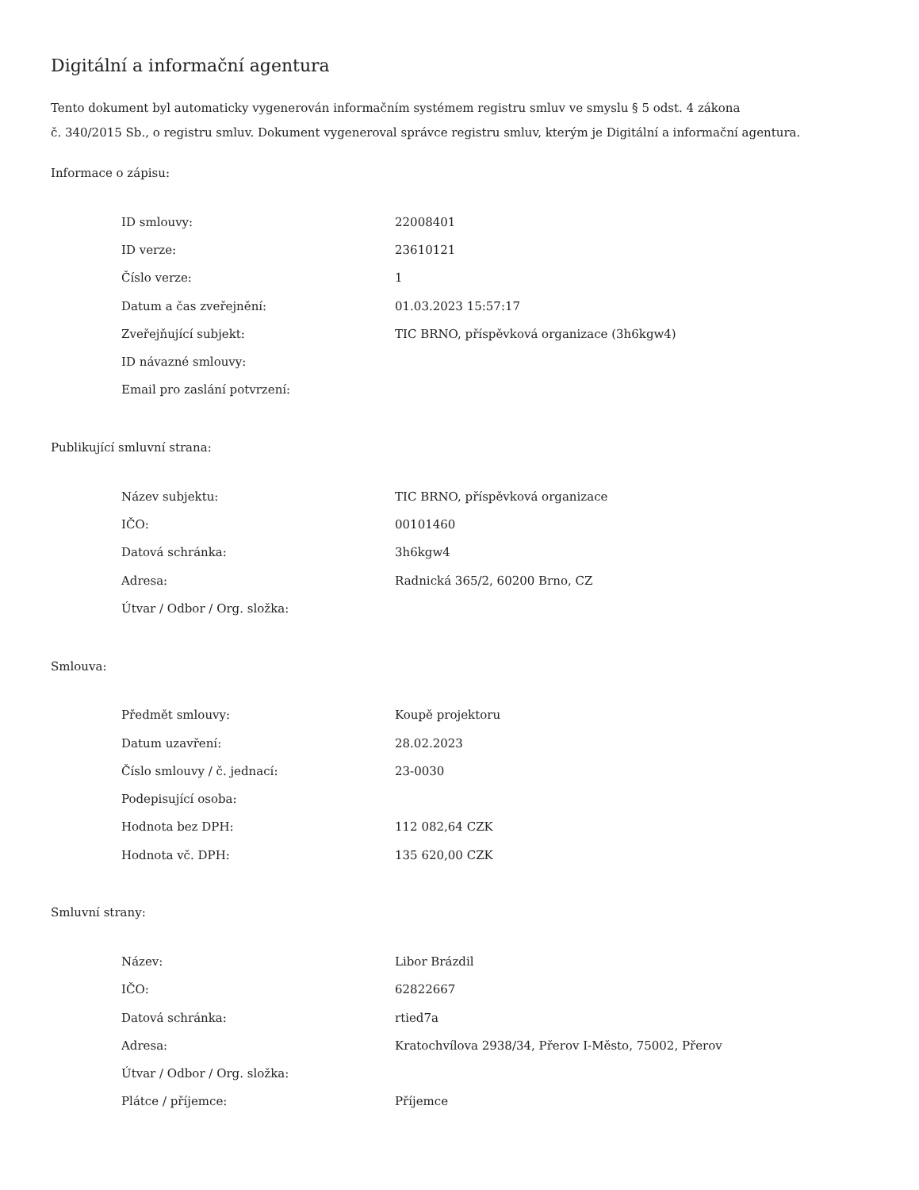Digitální a informační agentura
Tento dokument byl automaticky vygenerován informačním systémem registru smluv ve smyslu § 5 odst. 4 zákona
č. 340/2015 Sb., o registru smluv. Dokument vygeneroval správce registru smluv, kterým je Digitální a informační agentura.
Informace o zápisu:
| ID smlouvy: | 22008401 |
| ID verze: | 23610121 |
| Číslo verze: | 1 |
| Datum a čas zveřejnění: | 01.03.2023 15:57:17 |
| Zveřejňující subjekt: | TIC BRNO, příspěvková organizace (3h6kgw4) |
| ID návazné smlouvy: | |
| Email pro zaslání potvrzení: | |
Publikující smluvní strana:
| Název subjektu: | TIC BRNO, příspěvková organizace |
| IČO: | 00101460 |
| Datová schránka: | 3h6kgw4 |
| Adresa: | Radnická 365/2, 60200 Brno, CZ |
| Útvar / Odbor / Org. složka: | |
Smlouva:
| Předmět smlouvy: | Koupě projektoru |
| Datum uzavření: | 28.02.2023 |
| Číslo smlouvy / č. jednací: | 23-0030 |
| Podepisující osoba: | |
| Hodnota bez DPH: | 112 082,64 CZK |
| Hodnota vč. DPH: | 135 620,00 CZK |
Smluvní strany:
| Název: | Libor Brázdil |
| IČO: | 62822667 |
| Datová schránka: | rtied7a |
| Adresa: | Kratochvílova 2938/34, Přerov I-Město, 75002, Přerov |
| Útvar / Odbor / Org. složka: | |
| Plátce / příjemce: | Příjemce |